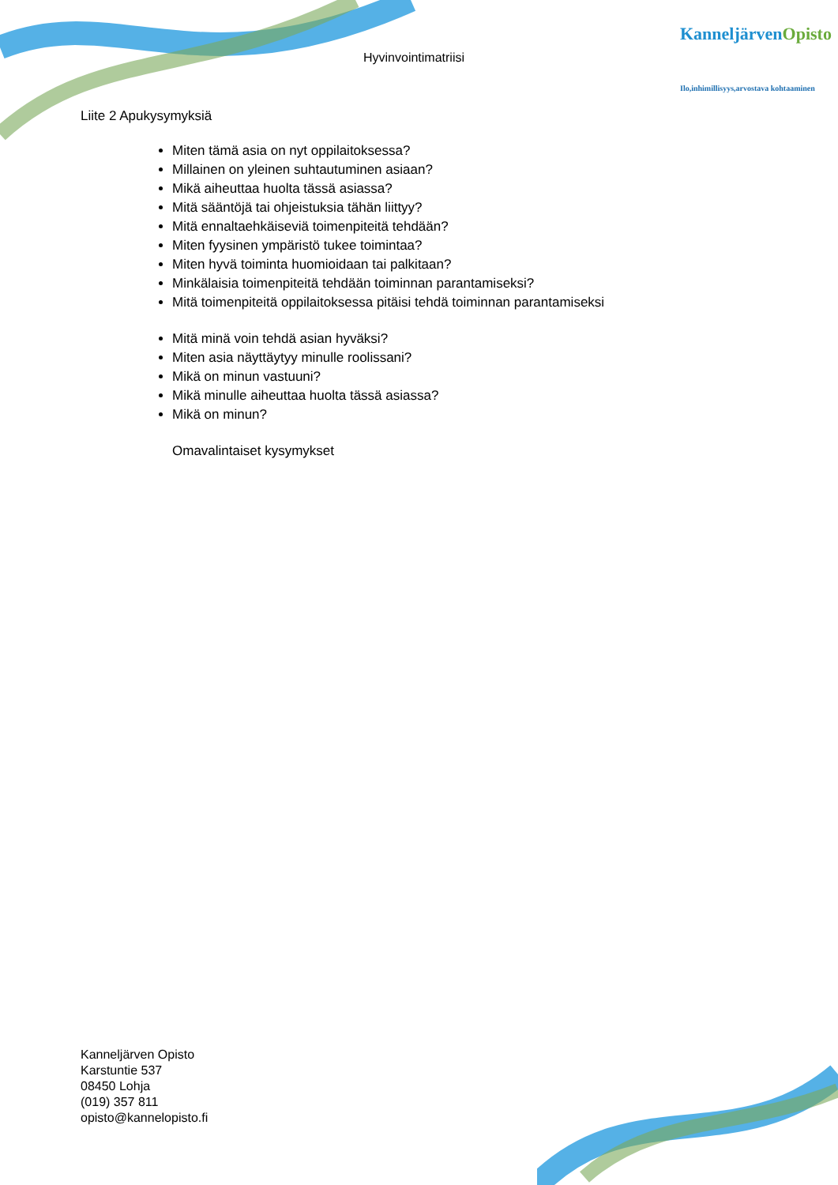Hyvinvointimatriisi
KanneljärvenOpisto
Ilo,inhimillisyys,arvostava kohtaaminen
Liite 2 Apukysymyksiä
Miten tämä asia on nyt oppilaitoksessa?
Millainen on yleinen suhtautuminen asiaan?
Mikä aiheuttaa huolta tässä asiassa?
Mitä sääntöjä tai ohjeistuksia tähän liittyy?
Mitä ennaltaehkäiseviä toimenpiteitä tehdään?
Miten fyysinen ympäristö tukee toimintaa?
Miten hyvä toiminta huomioidaan tai palkitaan?
Minkälaisia toimenpiteitä tehdään toiminnan parantamiseksi?
Mitä toimenpiteitä oppilaitoksessa pitäisi tehdä toiminnan parantamiseksi
Mitä minä voin tehdä asian hyväksi?
Miten asia näyttäytyy minulle roolissani?
Mikä on minun vastuuni?
Mikä minulle aiheuttaa huolta tässä asiassa?
Mikä on minun?
Omavalintaiset kysymykset
Kanneljärven Opisto
Karstuntie 537
08450 Lohja
(019) 357 811
opisto@kannelopisto.fi